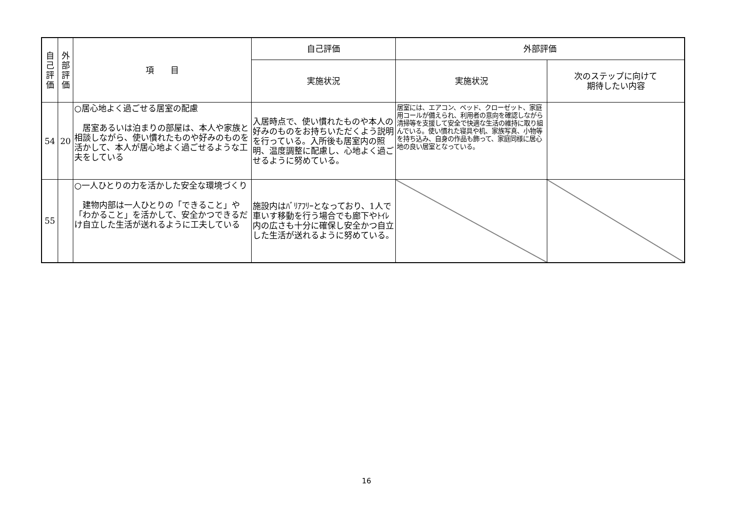| 自 己 評 価 | 外 部 評 価 | 項 目 | 自己評価 | 外部評価 | |
| --- | --- | --- | --- | --- | --- |
| | | | 実施状況 | 実施状況 | 次のステップに向けて 期待したい内容 |
| 54 | 20 | ○居心地よく過ごせる居室の配慮 居室あるいは泊まりの部屋は、本人や家族と相談しながら、使い慣れたものや好みのものを活かして、本人が居心地よく過ごせるような工夫をしている | 入居時点で、使い慣れたものや本人の好みのものをお持ちいただくよう説明を行っている。入所後も居室内の照明、温度調整に配慮し、心地よく過ごせるように努めている。 | 居室には、エアコン、ベッド、クローゼット、家庭用コールが備えられ、利用者の意向を確認しながら清掃等を支援して安全で快適な生活の維持に取り組んでいる。使い慣れた寝具や机、家族写真、小物等を持ち込み、自身の作品も飾って、家庭同様に居心地の良い居室となっている。 | |
| 55 | | ○一人ひとりの力を活かした安全な環境づくり 建物内部は一人ひとりの「できること」や「わかること」を活かして、安全かつできるだけ自立した生活が送れるように工夫している | 施設内はﾊﾞﾘｱﾌﾘｰとなっており、1人で車いす移動を行う場合でも廊下やﾄｲﾚ内の広さも十分に確保し安全かつ自立した生活が送れるように努めている。 | | |
16